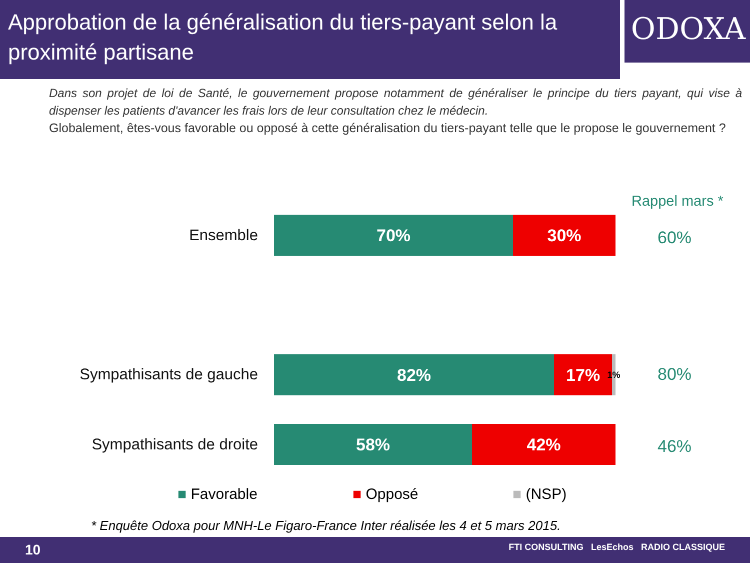Approbation de la généralisation du tiers-payant selon la proximité partisane
ODOXA
Dans son projet de loi de Santé, le gouvernement propose notamment de généraliser le principe du tiers payant, qui vise à dispenser les patients d'avancer les frais lors de leur consultation chez le médecin.
Globalement, êtes-vous favorable ou opposé à cette généralisation du tiers-payant telle que le propose le gouvernement ?
Rappel mars *
Ensemble
70% 30%
60%
Sympathisants de gauche
82% 17%
1%
80%
Sympathisants de droite
58% 42%
46%
■ Favorable ■ Opposé ■ (NSP)
* Enquête Odoxa pour MNH-Le Figaro-France Inter réalisée les 4 et 5 mars 2015.
10 FTI CONSULTING LesEchos RADIO CLASSIQUE